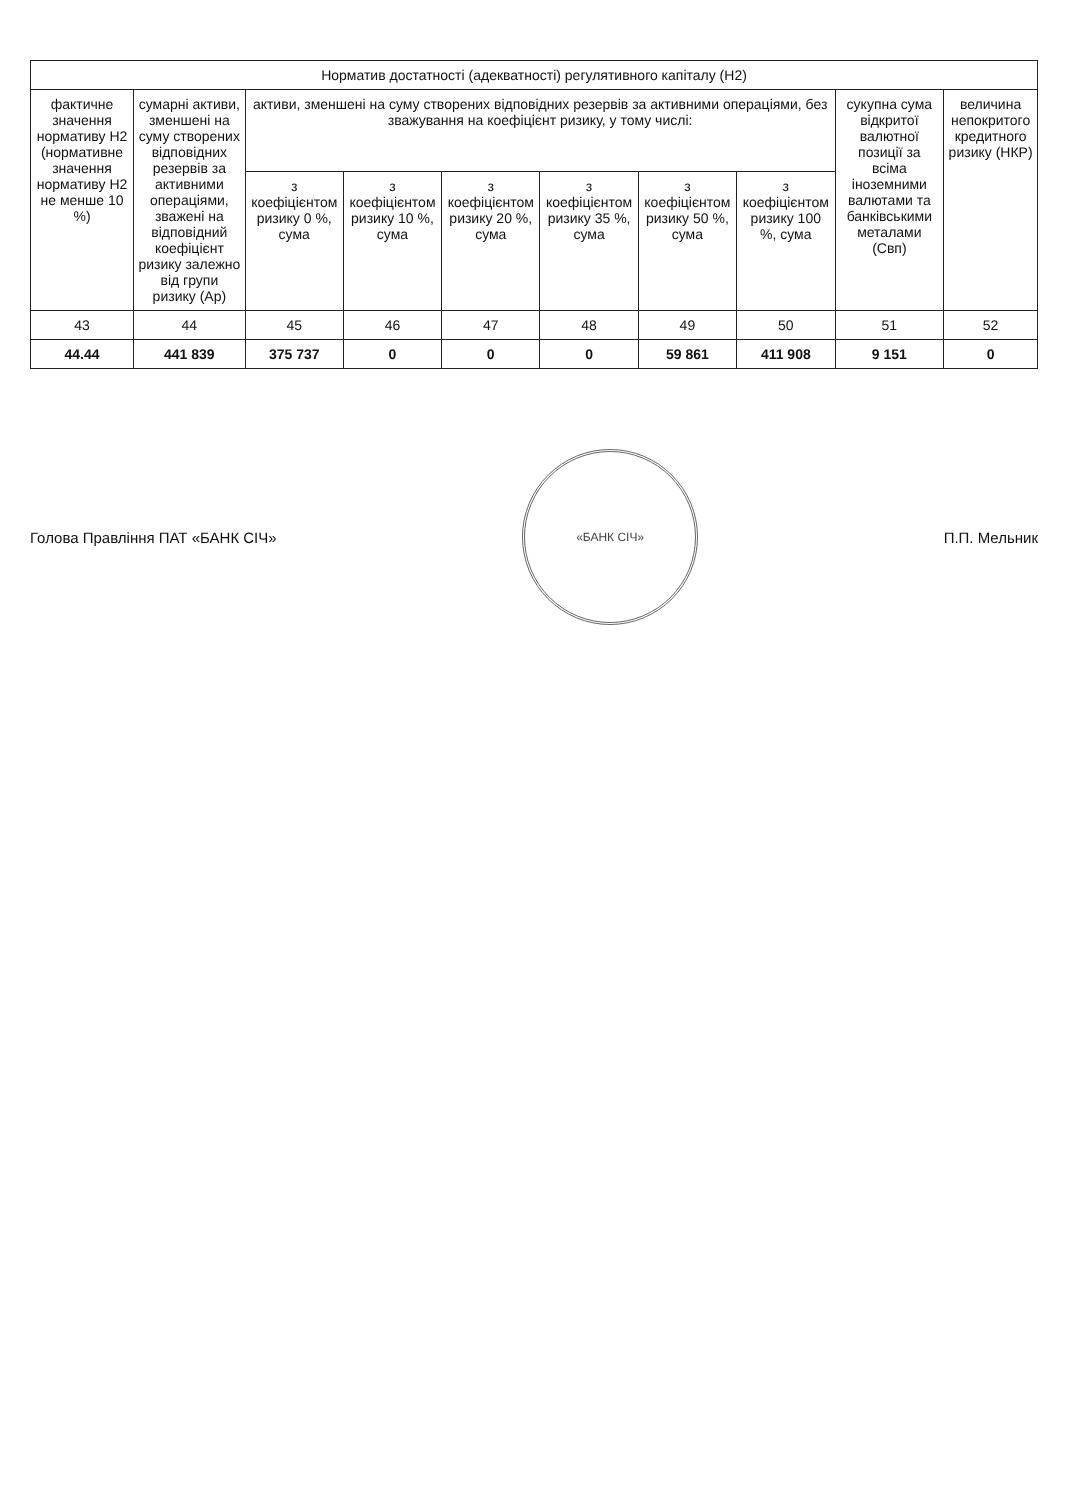| Норматив достатності (адекватності) регулятивного капіталу (Н2) | | | | | | | | | |
| --- | --- | --- | --- | --- | --- | --- | --- | --- | --- |
| фактичне значення нормативу Н2 (нормативне значення нормативу Н2 не менше 10 %) | сумарні активи, зменшені на суму створених відповідних резервів за активними операціями, зважені на відповідний коефіцієнт ризику залежно від групи ризику (Ар) | активи, зменшені на суму створених відповідних резервів за активними операціями, без зважування на коефіцієнт ризику, у тому числі: | | | | | | сукупна сума відкритої валютної позиції за всіма іноземними валютами та банківськими металами (Свп) | величина непокритого кредитного ризику (НКР) |
| | | з коефіцієнтом ризику 0 %, сума | з коефіцієнтом ризику 10 %, сума | з коефіцієнтом ризику 20 %, сума | з коефіцієнтом ризику 35 %, сума | з коефіцієнтом ризику 50 %, сума | з коефіцієнтом ризику 100 %, сума | | |
| 43 | 44 | 45 | 46 | 47 | 48 | 49 | 50 | 51 | 52 |
| 44.44 | 441 839 | 375 737 | 0 | 0 | 0 | 59 861 | 411 908 | 9 151 | 0 |
Голова Правління ПАТ «БАНК СІЧ»
«БАНК СІЧ»
П.П. Мельник